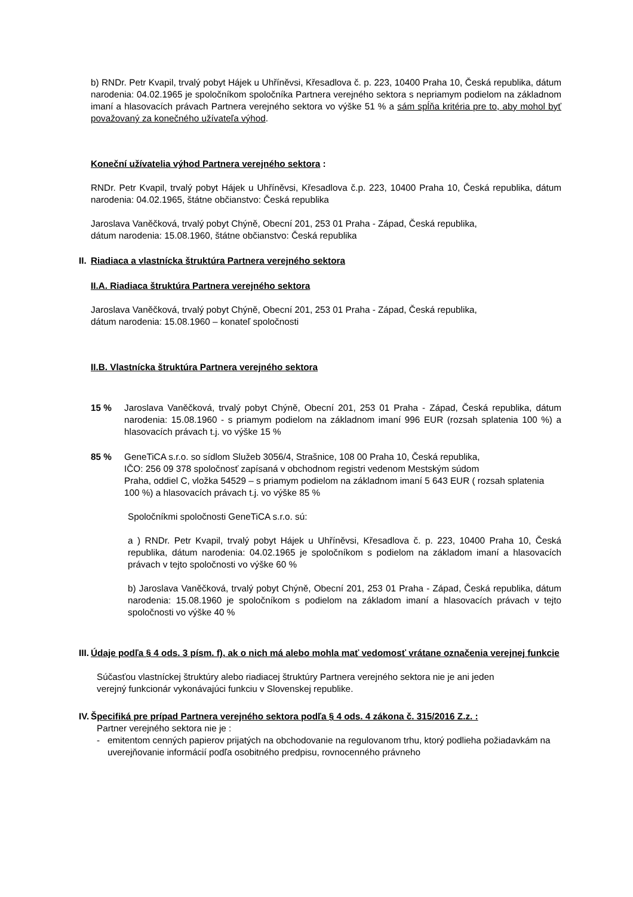b) RNDr. Petr Kvapil, trvalý pobyt Hájek u Uhříněvsi, Křesadlova č. p. 223, 10400 Praha 10, Česká republika, dátum narodenia: 04.02.1965 je spoločníkom spoločníka Partnera verejného sektora s nepriamym podielom na základnom imaní a hlasovacích právach Partnera verejného sektora vo výške 51 % a sám spĺňa kritéria pre to, aby mohol byť považovaný za konečného užívateľa výhod.
Koneční užívatelia výhod Partnera verejného sektora :
RNDr. Petr Kvapil, trvalý pobyt Hájek u Uhříněvsi, Křesadlova č.p. 223, 10400 Praha 10, Česká republika, dátum narodenia: 04.02.1965, štátne občianstvo: Česká republika
Jaroslava Vaněčková, trvalý pobyt Chýně, Obecní 201, 253 01 Praha - Západ, Česká republika,
dátum narodenia: 15.08.1960, štátne občianstvo: Česká republika
II.
Riadiaca a vlastnícka štruktúra Partnera verejného sektora
II.A. Riadiaca štruktúra Partnera verejného sektora
Jaroslava Vaněčková, trvalý pobyt Chýně, Obecní 201, 253 01 Praha - Západ, Česká republika,
dátum narodenia: 15.08.1960 – konateľ spoločnosti
II.B. Vlastnícka štruktúra Partnera verejného sektora
15 % Jaroslava Vaněčková, trvalý pobyt Chýně, Obecní 201, 253 01 Praha - Západ, Česká republika, dátum narodenia: 15.08.1960 - s priamym podielom na základnom imaní 996 EUR (rozsah splatenia 100 %) a hlasovacích právach t.j. vo výške 15 %
85 % GeneTiCA s.r.o. so sídlom Služeb 3056/4, Strašnice, 108 00 Praha 10, Česká republika,
IČO: 256 09 378 spoločnosť zapísaná v obchodnom registri vedenom Mestským súdom
Praha, oddiel C, vložka 54529 – s priamym podielom na základnom imaní 5 643 EUR ( rozsah splatenia 100 %) a hlasovacích právach t.j. vo výške 85 %
Spoločníkmi spoločnosti GeneTiCA s.r.o. sú:
a ) RNDr. Petr Kvapil, trvalý pobyt Hájek u Uhříněvsi, Křesadlova č. p. 223, 10400 Praha 10, Česká republika, dátum narodenia: 04.02.1965 je spoločníkom s podielom na základom imaní a hlasovacích právach v tejto spoločnosti vo výške 60 %
b) Jaroslava Vaněčková, trvalý pobyt Chýně, Obecní 201, 253 01 Praha - Západ, Česká republika, dátum narodenia: 15.08.1960 je spoločníkom s podielom na základom imaní a hlasovacích právach v tejto spoločnosti vo výške 40 %
III.
Údaje podľa § 4 ods. 3 písm. f), ak o nich má alebo mohla mať vedomosť vrátane označenia verejnej funkcie
Súčasťou vlastníckej štruktúry alebo riadiacej štruktúry Partnera verejného sektora nie je ani jeden
verejný funkcionár vykonávajúci funkciu v Slovenskej republike.
IV.
Špecifiká pre prípad Partnera verejného sektora podľa § 4 ods. 4 zákona č. 315/2016 Z.z. :
Partner verejného sektora nie je :
- emitentom cenných papierov prijatých na obchodovanie na regulovanom trhu, ktorý podlieha požiadavkám na uverejňovanie informácií podľa osobitného predpisu, rovnocenného právneho